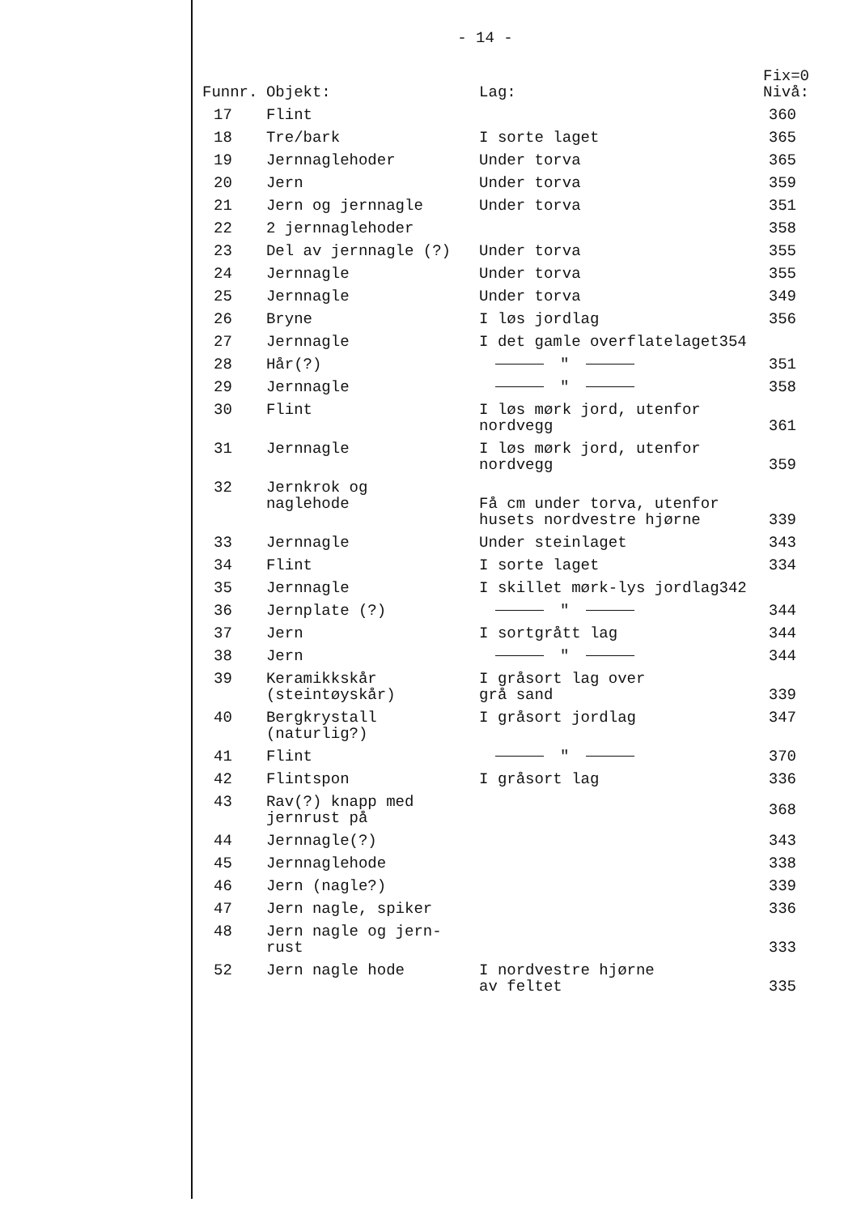- 14 -
| Funnr. | Objekt: | Lag: | Fix=0 Nivå: |
| --- | --- | --- | --- |
| 17 | Flint | | 360 |
| 18 | Tre/bark | I sorte laget | 365 |
| 19 | Jernnaglehoder | Under torva | 365 |
| 20 | Jern | Under torva | 359 |
| 21 | Jern og jernnagle | Under torva | 351 |
| 22 | 2 jernnaglehoder | | 358 |
| 23 | Del av jernnagle (?) | Under torva | 355 |
| 24 | Jernnagle | Under torva | 355 |
| 25 | Jernnagle | Under torva | 349 |
| 26 | Bryne | I løs jordlag | 356 |
| 27 | Jernnagle | I det gamle overflatelaget354 | |
| 28 | Hår(?) | " | 351 |
| 29 | Jernnagle | " | 358 |
| 30 | Flint | I løs mørk jord, utenfor nordvegg | 361 |
| 31 | Jernnagle | I løs mørk jord, utenfor nordvegg | 359 |
| 32 | Jernkrok og naglehode | Få cm under torva, utenfor husets nordvestre hjørne | 339 |
| 33 | Jernnagle | Under steinlaget | 343 |
| 34 | Flint | I sorte laget | 334 |
| 35 | Jernnagle | I skillet mørk-lys jordlag342 | |
| 36 | Jernplate (?) | " | 344 |
| 37 | Jern | I sortgrått lag | 344 |
| 38 | Jern | " | 344 |
| 39 | Keramikkskår (steintøyskår) | I gråsort lag over grå sand | 339 |
| 40 | Bergkrystall (naturlig?) | I gråsort jordlag | 347 |
| 41 | Flint | " | 370 |
| 42 | Flintspon | I gråsort lag | 336 |
| 43 | Rav(?) knapp med jernrust på | | 368 |
| 44 | Jernnagle(?) | | 343 |
| 45 | Jernnaglehode | | 338 |
| 46 | Jern (nagle?) | | 339 |
| 47 | Jern nagle, spiker | | 336 |
| 48 | Jern nagle og jern- rust | | 333 |
| 52 | Jern nagle hode | I nordvestre hjørne av feltet | 335 |